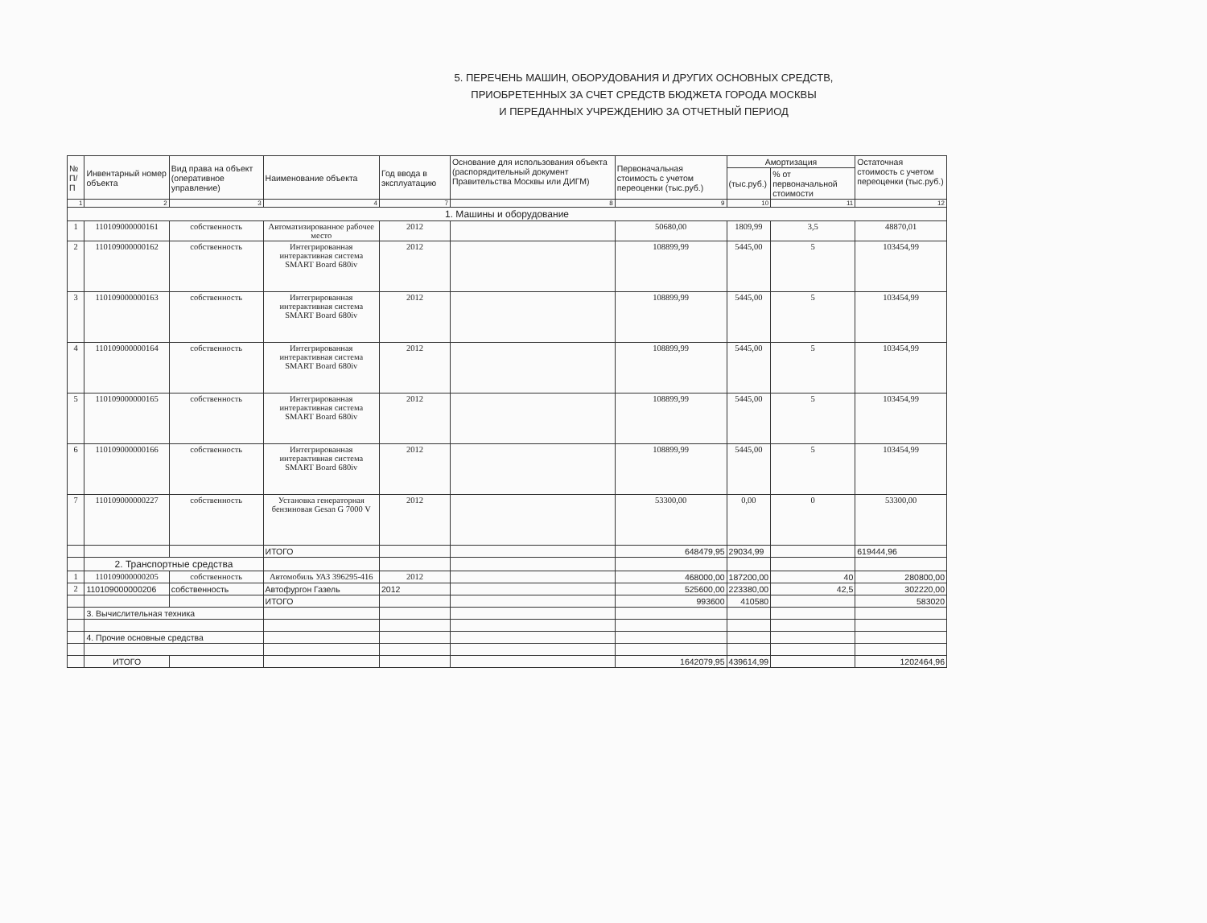5. ПЕРЕЧЕНЬ МАШИН, ОБОРУДОВАНИЯ И ДРУГИХ ОСНОВНЫХ СРЕДСТВ,
ПРИОБРЕТЕННЫХ ЗА СЧЕТ СРЕДСТВ БЮДЖЕТА ГОРОДА МОСКВЫ
И ПЕРЕДАННЫХ УЧРЕЖДЕНИЮ ЗА ОТЧЕТНЫЙ ПЕРИОД
| № П/П | Инвентарный номер объекта | Вид права на объект (оперативное управление) | Наименование объекта | Год ввода в эксплуатацию | Основание для использования объекта (распорядительный документ Правительства Москвы или ДИГМ) | Первоначальная стоимость с учетом переоценки (тыс.руб.) | Амортизация | | Остаточная стоимость с учетом переоценки (тыс.руб.) |
| --- | --- | --- | --- | --- | --- | --- | --- | --- | --- |
| | | | | | | | (тыс.руб.) | % от первоначальной стоимости | |
| 1 | 2 | 3 | 4 | 7 | 8 | 9 | 10 | 11 | 12 |
| 1. Машины и оборудование | | | | | | | | | |
| 1 | 110109000000161 | собственность | Автоматизированное рабочее место | 2012 | | 50680,00 | 1809,99 | 3,5 | 48870,01 |
| 2 | 110109000000162 | собственность | Интегрированная интерактивная система SMART Board 680iv | 2012 | | 108899,99 | 5445,00 | 5 | 103454,99 |
| 3 | 110109000000163 | собственность | Интегрированная интерактивная система SMART Board 680iv | 2012 | | 108899,99 | 5445,00 | 5 | 103454,99 |
| 4 | 110109000000164 | собственность | Интегрированная интерактивная система SMART Board 680iv | 2012 | | 108899,99 | 5445,00 | 5 | 103454,99 |
| 5 | 110109000000165 | собственность | Интегрированная интерактивная система SMART Board 680iv | 2012 | | 108899,99 | 5445,00 | 5 | 103454,99 |
| 6 | 110109000000166 | собственность | Интегрированная интерактивная система SMART Board 680iv | 2012 | | 108899,99 | 5445,00 | 5 | 103454,99 |
| 7 | 110109000000227 | собственность | Установка генераторная бензиновая Gesan G 7000 V | 2012 | | 53300,00 | 0,00 | 0 | 53300,00 |
| | | | ИТОГО | | | 648479,95 | 29034,99 | | 619444,96 |
| | 2. Транспортные средства | | | | | | | | |
| 1 | 110109000000205 | собственность | Автомобиль УАЗ 396295-416 | 2012 | | 468000,00 | 187200,00 | 40 | 280800,00 |
| 2 | 110109000000206 | собственность | Автофургон Газель | 2012 | | 525600,00 | 223380,00 | 42,5 | 302220,00 |
| | | | ИТОГО | | | 993600 | 410580 | | 583020 |
| | 3. Вычислительная техника | | | | | | | | |
| | 4. Прочие основные средства | | | | | | | | |
| | ИТОГО | | | | | 1642079,95 | 439614,99 | | 1202464,96 |